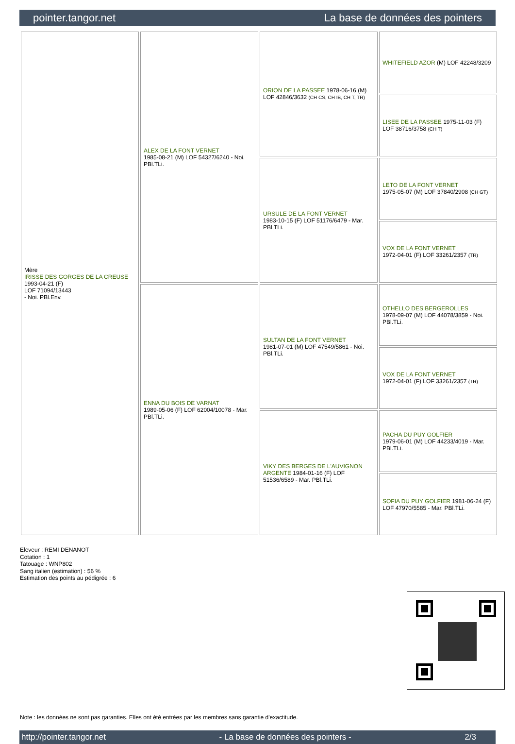pointer.tangor.net La base de données des pointers
| Mère IRISSE DES GORGES DE LA CREUSE 1993-04-21 (F) LOF 71094/13443 - Noi. PBl.Env. | ALEX DE LA FONT VERNET 1985-08-21 (M) LOF 54327/6240 - Noi. PBl.TLi. | ORION DE LA PASSEE 1978-06-16 (M) LOF 42846/3632 (CH CS, CH IB, CH T, TR) | WHITEFIELD AZOR (M) LOF 42248/3209 |
| | | | LISEE DE LA PASSEE 1975-11-03 (F) LOF 38716/3758 (CH T) |
| | | URSULE DE LA FONT VERNET 1983-10-15 (F) LOF 51176/6479 - Mar. PBl.TLi. | LETO DE LA FONT VERNET 1975-05-07 (M) LOF 37840/2908 (CH GT) |
| | | | VOX DE LA FONT VERNET 1972-04-01 (F) LOF 33261/2357 (TR) |
| | ENNA DU BOIS DE VARNAT 1989-05-06 (F) LOF 62004/10078 - Mar. PBl.TLi. | SULTAN DE LA FONT VERNET 1981-07-01 (M) LOF 47549/5861 - Noi. PBl.TLi. | OTHELLO DES BERGEROLLES 1978-09-07 (M) LOF 44078/3859 - Noi. PBl.TLi. |
| | | | VOX DE LA FONT VERNET 1972-04-01 (F) LOF 33261/2357 (TR) |
| | | VIKY DES BERGES DE L'AUVIGNON ARGENTE 1984-01-16 (F) LOF 51536/6589 - Mar. PBl.TLi. | PACHA DU PUY GOLFIER 1979-06-01 (M) LOF 44233/4019 - Mar. PBl.TLi. |
| | | | SOFIA DU PUY GOLFIER 1981-06-24 (F) LOF 47970/5585 - Mar. PBl.TLi. |
Eleveur : REMI DENANOT
Cotation : 1
Tatouage : WNP802
Sang italien (estimation) : 56 %
Estimation des points au pédigrée : 6
Note : les données ne sont pas garanties. Elles ont été entrées par les membres sans garantie d'exactitude.
http://pointer.tangor.net - La base de données des pointers - 2/3